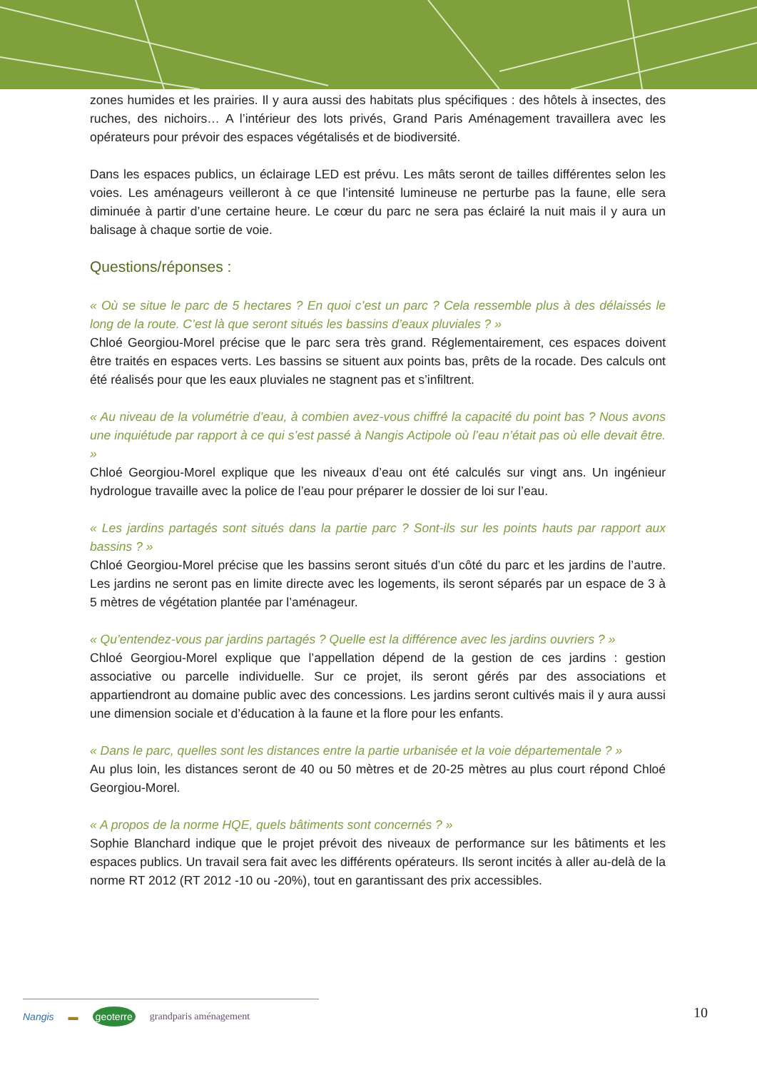zones humides et les prairies. Il y aura aussi des habitats plus spécifiques : des hôtels à insectes, des ruches, des nichoirs… A l’intérieur des lots privés, Grand Paris Aménagement travaillera avec les opérateurs pour prévoir des espaces végétalisés et de biodiversité.
Dans les espaces publics, un éclairage LED est prévu. Les mâts seront de tailles différentes selon les voies. Les aménageurs veilleront à ce que l’intensité lumineuse ne perturbe pas la faune, elle sera diminuée à partir d’une certaine heure. Le cœur du parc ne sera pas éclairé la nuit mais il y aura un balisage à chaque sortie de voie.
Questions/réponses :
« Où se situe le parc de 5 hectares ? En quoi c’est un parc ? Cela ressemble plus à des délaissés le long de la route. C’est là que seront situés les bassins d’eaux pluviales ? »
Chloé Georgiou-Morel précise que le parc sera très grand. Réglementairement, ces espaces doivent être traités en espaces verts. Les bassins se situent aux points bas, prêts de la rocade. Des calculs ont été réalisés pour que les eaux pluviales ne stagnent pas et s’infiltrent.
« Au niveau de la volumétrie d’eau, à combien avez-vous chiffré la capacité du point bas ? Nous avons une inquiétude par rapport à ce qui s’est passé à Nangis Actipole où l’eau n’était pas où elle devait être. »
Chloé Georgiou-Morel explique que les niveaux d’eau ont été calculés sur vingt ans. Un ingénieur hydrologue travaille avec la police de l’eau pour préparer le dossier de loi sur l’eau.
« Les jardins partagés sont situés dans la partie parc ? Sont-ils sur les points hauts par rapport aux bassins ? »
Chloé Georgiou-Morel précise que les bassins seront situés d’un côté du parc et les jardins de l’autre. Les jardins ne seront pas en limite directe avec les logements, ils seront séparés par un espace de 3 à 5 mètres de végétation plantée par l’aménageur.
« Qu’entendez-vous par jardins partagés ? Quelle est la différence avec les jardins ouvriers ? »
Chloé Georgiou-Morel explique que l’appellation dépend de la gestion de ces jardins : gestion associative ou parcelle individuelle. Sur ce projet, ils seront gérés par des associations et appartiendront au domaine public avec des concessions. Les jardins seront cultivés mais il y aura aussi une dimension sociale et d’éducation à la faune et la flore pour les enfants.
« Dans le parc, quelles sont les distances entre la partie urbanisée et la voie départementale ? »
Au plus loin, les distances seront de 40 ou 50 mètres et de 20-25 mètres au plus court répond Chloé Georgiou-Morel.
« A propos de la norme HQE, quels bâtiments sont concernés ? »
Sophie Blanchard indique que le projet prévoit des niveaux de performance sur les bâtiments et les espaces publics. Un travail sera fait avec les différents opérateurs. Ils seront incités à aller au-delà de la norme RT 2012 (RT 2012 -10 ou -20%), tout en garantissant des prix accessibles.
Nangis ▬ geoterre grandparis aménagement
10